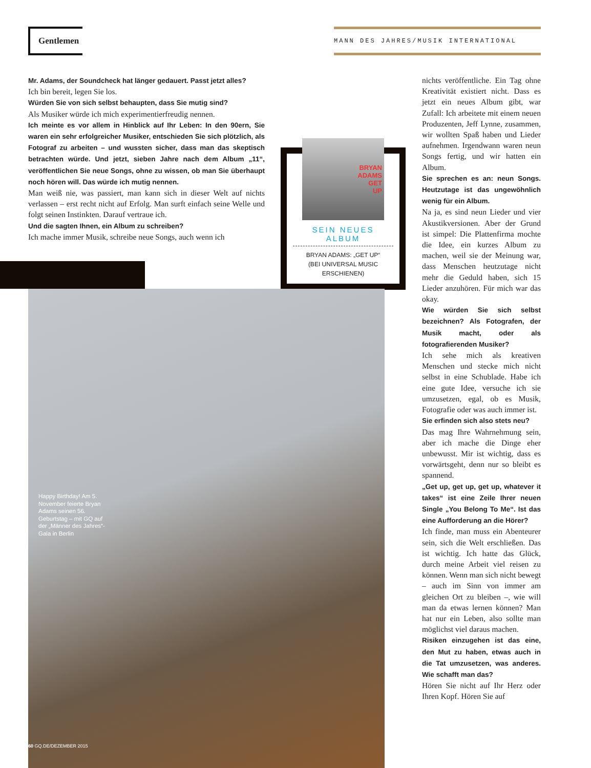Gentlemen MANN DES JAHRES/MUSIK INTERNATIONAL
Mr. Adams, der Soundcheck hat länger gedauert. Passt jetzt alles?
Ich bin bereit, legen Sie los.
Würden Sie von sich selbst behaupten, dass Sie mutig sind?
Als Musiker würde ich mich experimentierfreudig nennen.
Ich meinte es vor allem in Hinblick auf Ihr Leben: In den 90ern, Sie waren ein sehr erfolgreicher Musiker, entschieden Sie sich plötzlich, als Fotograf zu arbeiten – und wussten sicher, dass man das skeptisch betrachten würde. Und jetzt, sieben Jahre nach dem Album „11“, veröffentlichen Sie neue Songs, ohne zu wissen, ob man Sie überhaupt noch hören will. Das würde ich mutig nennen.
Man weiß nie, was passiert, man kann sich in dieser Welt auf nichts verlassen – erst recht nicht auf Erfolg. Man surft einfach seine Welle und folgt seinen Instinkten. Darauf vertraue ich.
Und die sagten Ihnen, ein Album zu schreiben?
Ich mache immer Musik, schreibe neue Songs, auch wenn ich
BRYAN
ADAMS
GET
UP
SEIN NEUES
ALBUM
BRYAN ADAMS: „GET UP“
(BEI UNIVERSAL MUSIC
ERSCHIENEN)
Happy Birthday! Am 5. November feierte Bryan Adams seinen 56. Geburtstag – mit GQ auf der „Männer des Jahres“-Gala in Berlin
60 GQ.DE/DEZEMBER 2015
nichts veröffentliche. Ein Tag ohne Kreativität existiert nicht. Dass es jetzt ein neues Album gibt, war Zufall: Ich arbeitete mit einem neuen Produzenten, Jeff Lynne, zusammen, wir wollten Spaß haben und Lieder aufnehmen. Irgendwann waren neun Songs fertig, und wir hatten ein Album.
Sie sprechen es an: neun Songs. Heutzutage ist das ungewöhnlich wenig für ein Album.
Na ja, es sind neun Lieder und vier Akustikversionen. Aber der Grund ist simpel: Die Plattenfirma mochte die Idee, ein kurzes Album zu machen, weil sie der Meinung war, dass Menschen heutzutage nicht mehr die Geduld haben, sich 15 Lieder anzuhören. Für mich war das okay.
Wie würden Sie sich selbst bezeichnen? Als Fotografen, der Musik macht, oder als fotografierenden Musiker?
Ich sehe mich als kreativen Menschen und stecke mich nicht selbst in eine Schublade. Habe ich eine gute Idee, versuche ich sie umzusetzen, egal, ob es Musik, Fotografie oder was auch immer ist.
Sie erfinden sich also stets neu?
Das mag Ihre Wahrnehmung sein, aber ich mache die Dinge eher unbewusst. Mir ist wichtig, dass es vorwärtsgeht, denn nur so bleibt es spannend.
„Get up, get up, get up, whatever it takes“ ist eine Zeile Ihrer neuen Single „You Belong To Me“. Ist das eine Aufforderung an die Hörer?
Ich finde, man muss ein Abenteurer sein, sich die Welt erschließen. Das ist wichtig. Ich hatte das Glück, durch meine Arbeit viel reisen zu können. Wenn man sich nicht bewegt – auch im Sinn von immer am gleichen Ort zu bleiben –, wie will man da etwas lernen können? Man hat nur ein Leben, also sollte man möglichst viel daraus machen.
Risiken einzugehen ist das eine, den Mut zu haben, etwas auch in die Tat umzusetzen, was anderes. Wie schafft man das?
Hören Sie nicht auf Ihr Herz oder Ihren Kopf. Hören Sie auf